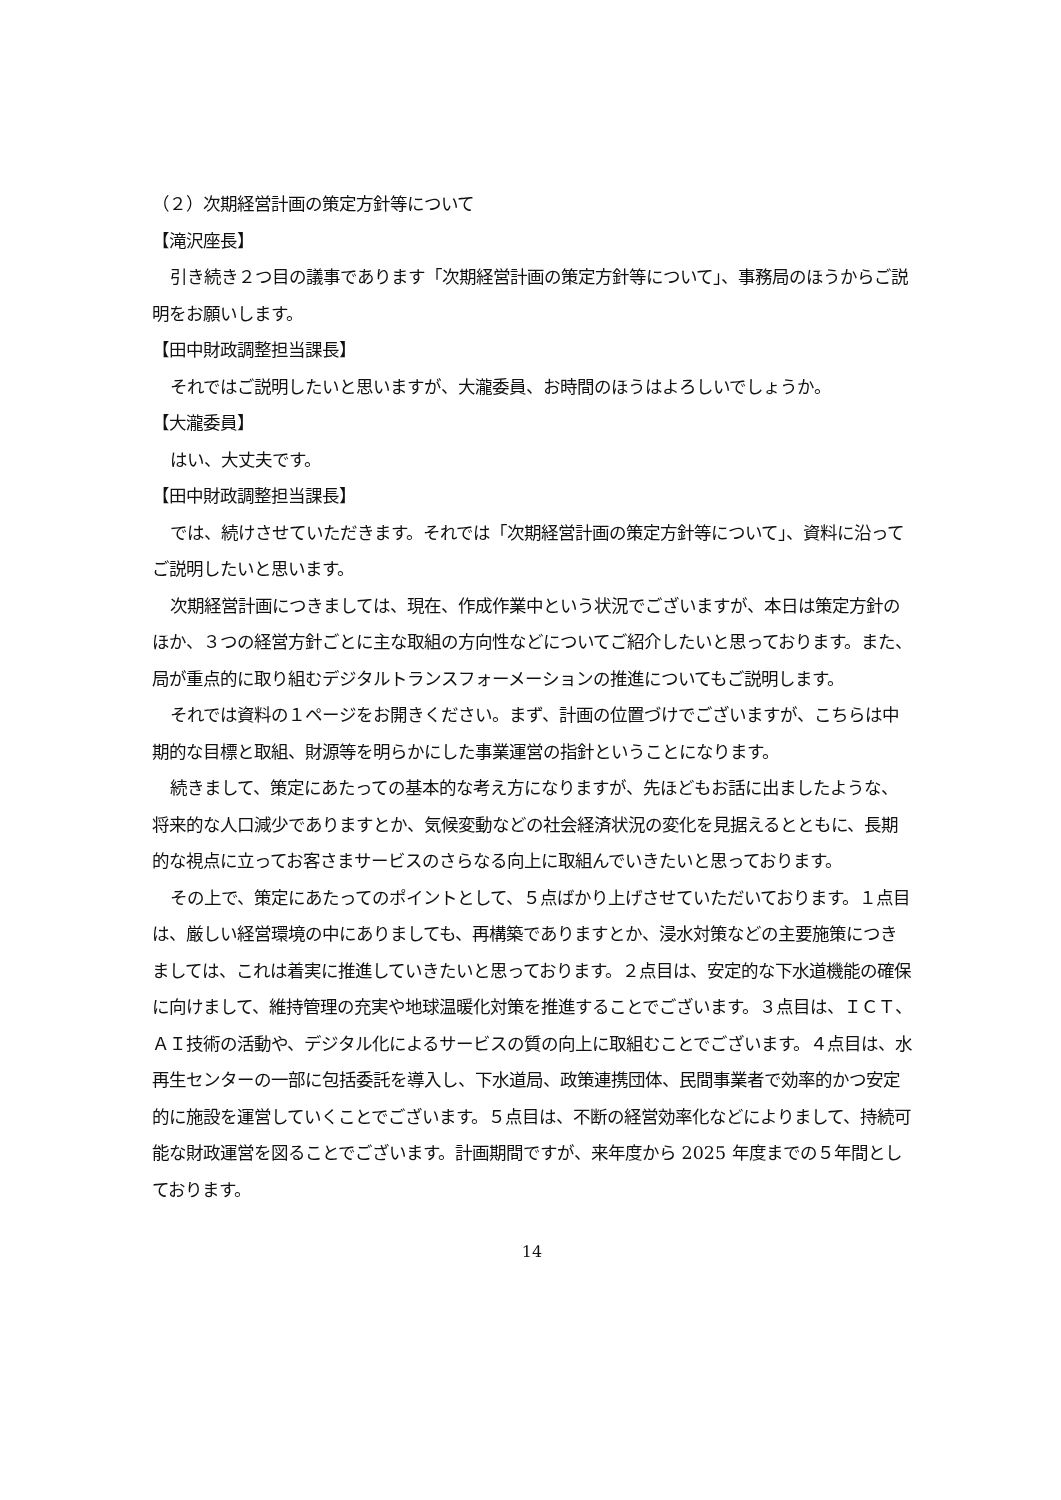（２）次期経営計画の策定方針等について
【滝沢座長】
引き続き２つ目の議事であります「次期経営計画の策定方針等について」、事務局のほうからご説明をお願いします。
【田中財政調整担当課長】
それではご説明したいと思いますが、大瀧委員、お時間のほうはよろしいでしょうか。
【大瀧委員】
はい、大丈夫です。
【田中財政調整担当課長】
では、続けさせていただきます。それでは「次期経営計画の策定方針等について」、資料に沿ってご説明したいと思います。
次期経営計画につきましては、現在、作成作業中という状況でございますが、本日は策定方針のほか、３つの経営方針ごとに主な取組の方向性などについてご紹介したいと思っております。また、局が重点的に取り組むデジタルトランスフォーメーションの推進についてもご説明します。
それでは資料の１ページをお開きください。まず、計画の位置づけでございますが、こちらは中期的な目標と取組、財源等を明らかにした事業運営の指針ということになります。
続きまして、策定にあたっての基本的な考え方になりますが、先ほどもお話に出ましたような、将来的な人口減少でありますとか、気候変動などの社会経済状況の変化を見据えるとともに、長期的な視点に立ってお客さまサービスのさらなる向上に取組んでいきたいと思っております。
その上で、策定にあたってのポイントとして、５点ばかり上げさせていただいております。１点目は、厳しい経営環境の中にありましても、再構築でありますとか、浸水対策などの主要施策につきましては、これは着実に推進していきたいと思っております。２点目は、安定的な下水道機能の確保に向けまして、維持管理の充実や地球温暖化対策を推進することでございます。３点目は、ＩＣＴ、ＡＩ技術の活動や、デジタル化によるサービスの質の向上に取組むことでございます。４点目は、水再生センターの一部に包括委託を導入し、下水道局、政策連携団体、民間事業者で効率的かつ安定的に施設を運営していくことでございます。５点目は、不断の経営効率化などによりまして、持続可能な財政運営を図ることでございます。計画期間ですが、来年度から 2025 年度までの５年間としております。
14